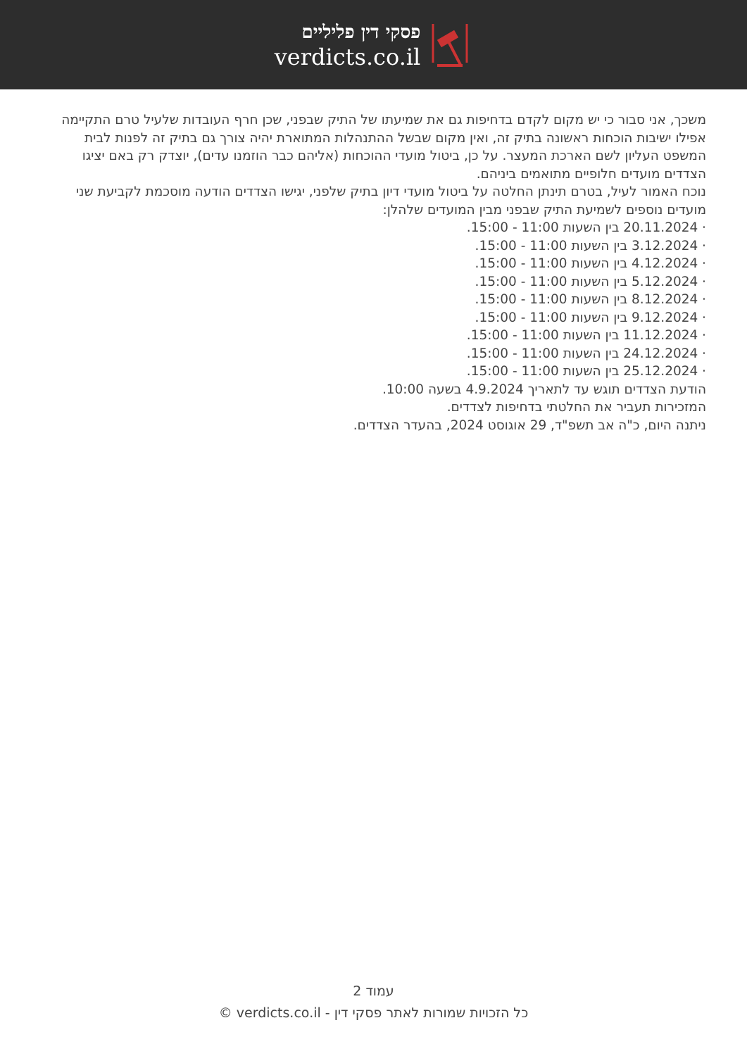פסקי דין פליליים
verdicts.co.il
משכך, אני סבור כי יש מקום לקדם בדחיפות גם את שמיעתו של התיק שבפני, שכן חרף העובדות שלעיל טרם התקיימה אפילו ישיבות הוכחות ראשונה בתיק זה, ואין מקום שבשל ההתנהלות המתוארת יהיה צורך גם בתיק זה לפנות לבית המשפט העליון לשם הארכת המעצר. על כן, ביטול מועדי ההוכחות (אליהם כבר הוזמנו עדים), יוצדק רק באם יציגו הצדדים מועדים חלופיים מתואמים ביניהם.
נוכח האמור לעיל, בטרם תינתן החלטה על ביטול מועדי דיון בתיק שלפני, יגישו הצדדים הודעה מוסכמת לקביעת שני מועדים נוספים לשמיעת התיק שבפני מבין המועדים שלהלן:
· 20.11.2024 בין השעות 11:00 - 15:00.
· 3.12.2024 בין השעות 11:00 - 15:00.
· 4.12.2024 בין השעות 11:00 - 15:00.
· 5.12.2024 בין השעות 11:00 - 15:00.
· 8.12.2024 בין השעות 11:00 - 15:00.
· 9.12.2024 בין השעות 11:00 - 15:00.
· 11.12.2024 בין השעות 11:00 - 15:00.
· 24.12.2024 בין השעות 11:00 - 15:00.
· 25.12.2024 בין השעות 11:00 - 15:00.
הודעת הצדדים תוגש עד לתאריך 4.9.2024 בשעה 10:00.
המזכירות תעביר את החלטתי בדחיפות לצדדים.
ניתנה היום, כ"ה אב תשפ"ד, 29 אוגוסט 2024, בהעדר הצדדים.
עמוד 2
כל הזכויות שמורות לאתר פסקי דין - verdicts.co.il ©